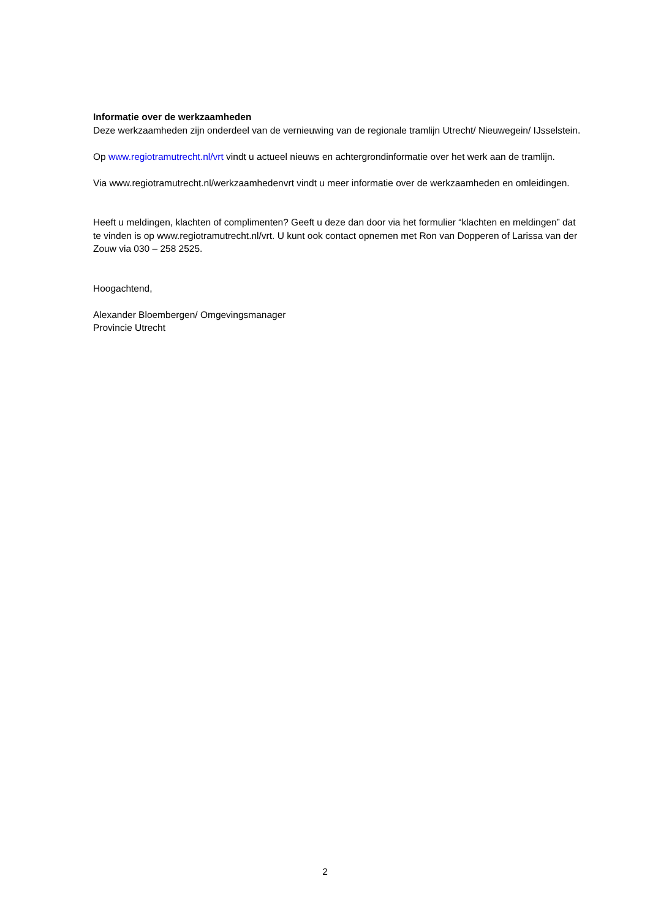Informatie over de werkzaamheden
Deze werkzaamheden zijn onderdeel van de vernieuwing van de regionale tramlijn Utrecht/ Nieuwegein/ IJsselstein.
Op www.regiotramutrecht.nl/vrt vindt u actueel nieuws en achtergrondinformatie over het werk aan de tramlijn.
Via www.regiotramutrecht.nl/werkzaamhedenvrt vindt u meer informatie over de werkzaamheden en omleidingen.
Heeft u meldingen, klachten of complimenten? Geeft u deze dan door via het formulier “klachten en meldingen” dat te vinden is op www.regiotramutrecht.nl/vrt. U kunt ook contact opnemen met Ron van Dopperen of Larissa van der Zouw via 030 – 258 2525.
Hoogachtend,
Alexander Bloembergen/ Omgevingsmanager
Provincie Utrecht
2